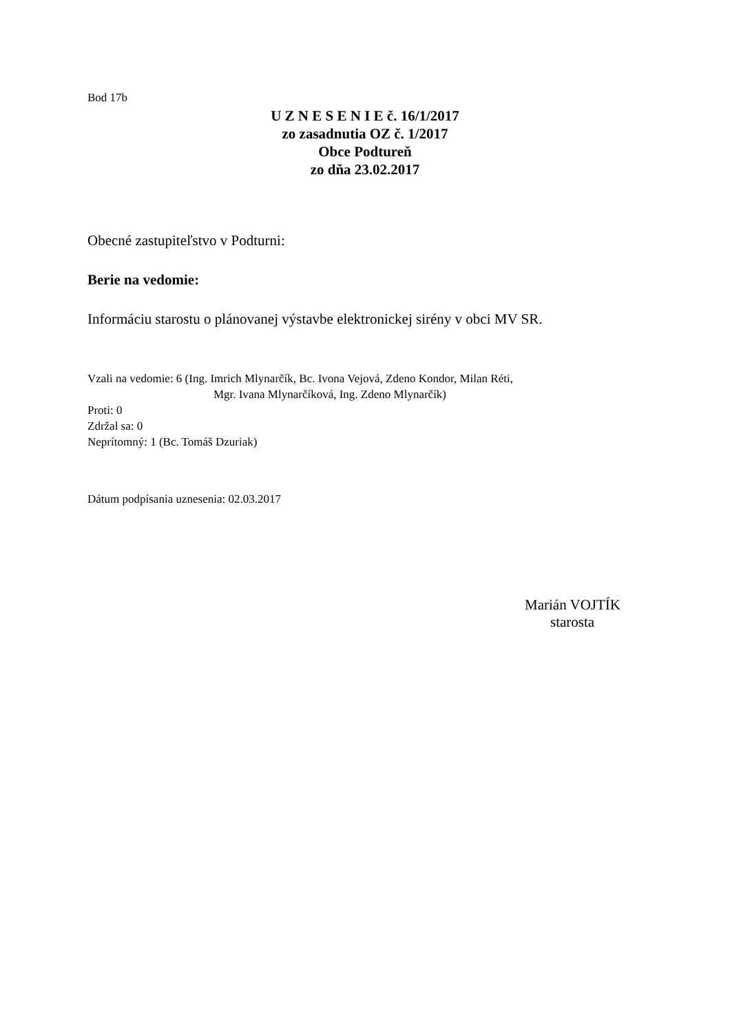Bod 17b
U Z N E S E N I E č. 16/1/2017
zo zasadnutia OZ č. 1/2017
Obce Podtureň
zo dňa 23.02.2017
Obecné zastupiteľstvo v Podturni:
Berie na vedomie:
Informáciu starostu o plánovanej výstavbe elektronickej sirény v obci MV SR.
Vzali na vedomie: 6 (Ing. Imrich Mlynarčík, Bc. Ivona Vejová, Zdeno Kondor, Milan Réti,
Mgr. Ivana Mlynarčíková, Ing. Zdeno Mlynarčík)
Proti: 0
Zdržal sa: 0
Neprítomný: 1 (Bc. Tomáš Dzuriak)
Dátum podpísania uznesenia: 02.03.2017
Marián VOJTÍK
starosta